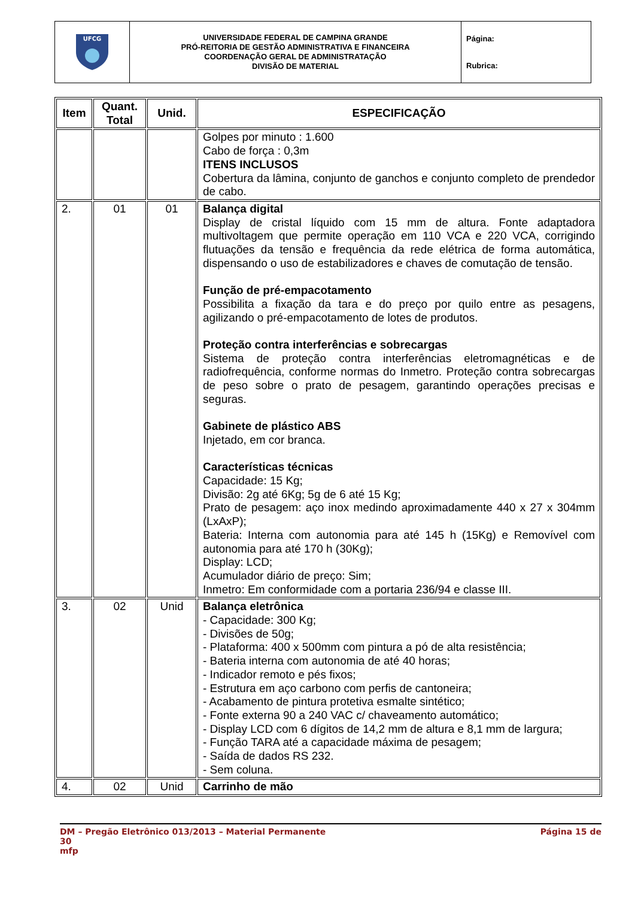| UFCG | UNIVERSIDADE FEDERAL DE CAMPINA GRANDE PRÓ-REITORIA DE GESTÃO ADMINISTRATIVA E FINANCEIRA COORDENAÇÃO GERAL DE ADMINISTRATAÇÃO DIVISÃO DE MATERIAL | Página: Rubrica: |
| Item | Quant. Total | Unid. | ESPECIFICAÇÃO |
| --- | --- | --- | --- |
| | | | Golpes por minuto : 1.600 Cabo de força : 0,3m ITENS INCLUSOS Cobertura da lâmina, conjunto de ganchos e conjunto completo de prendedor de cabo. |
| 2. | 01 | 01 | Balança digital Display de cristal líquido com 15 mm de altura. Fonte adaptadora multivoltagem que permite operação em 110 VCA e 220 VCA, corrigindo flutuações da tensão e frequência da rede elétrica de forma automática, dispensando o uso de estabilizadores e chaves de comutação de tensão. Função de pré-empacotamento Possibilita a fixação da tara e do preço por quilo entre as pesagens, agilizando o pré-empacotamento de lotes de produtos. Proteção contra interferências e sobrecargas Sistema de proteção contra interferências eletromagnéticas e de radiofrequência, conforme normas do Inmetro. Proteção contra sobrecargas de peso sobre o prato de pesagem, garantindo operações precisas e seguras. Gabinete de plástico ABS Injetado, em cor branca. Características técnicas Capacidade: 15 Kg; Divisão: 2g até 6Kg; 5g de 6 até 15 Kg; Prato de pesagem: aço inox medindo aproximadamente 440 x 27 x 304mm (LxAxP); Bateria: Interna com autonomia para até 145 h (15Kg) e Removível com autonomia para até 170 h (30Kg); Display: LCD; Acumulador diário de preço: Sim; Inmetro: Em conformidade com a portaria 236/94 e classe III. |
| 3. | 02 | Unid | Balança eletrônica - Capacidade: 300 Kg; - Divisões de 50g; - Plataforma: 400 x 500mm com pintura a pó de alta resistência; - Bateria interna com autonomia de até 40 horas; - Indicador remoto e pés fixos; - Estrutura em aço carbono com perfis de cantoneira; - Acabamento de pintura protetiva esmalte sintético; - Fonte externa 90 a 240 VAC c/ chaveamento automático; - Display LCD com 6 dígitos de 14,2 mm de altura e 8,1 mm de largura; - Função TARA até a capacidade máxima de pesagem; - Saída de dados RS 232. - Sem coluna. |
| 4. | 02 | Unid | Carrinho de mão |
DM – Pregão Eletrônico 013/2013 – Material Permanente Página 15 de
30
mfp